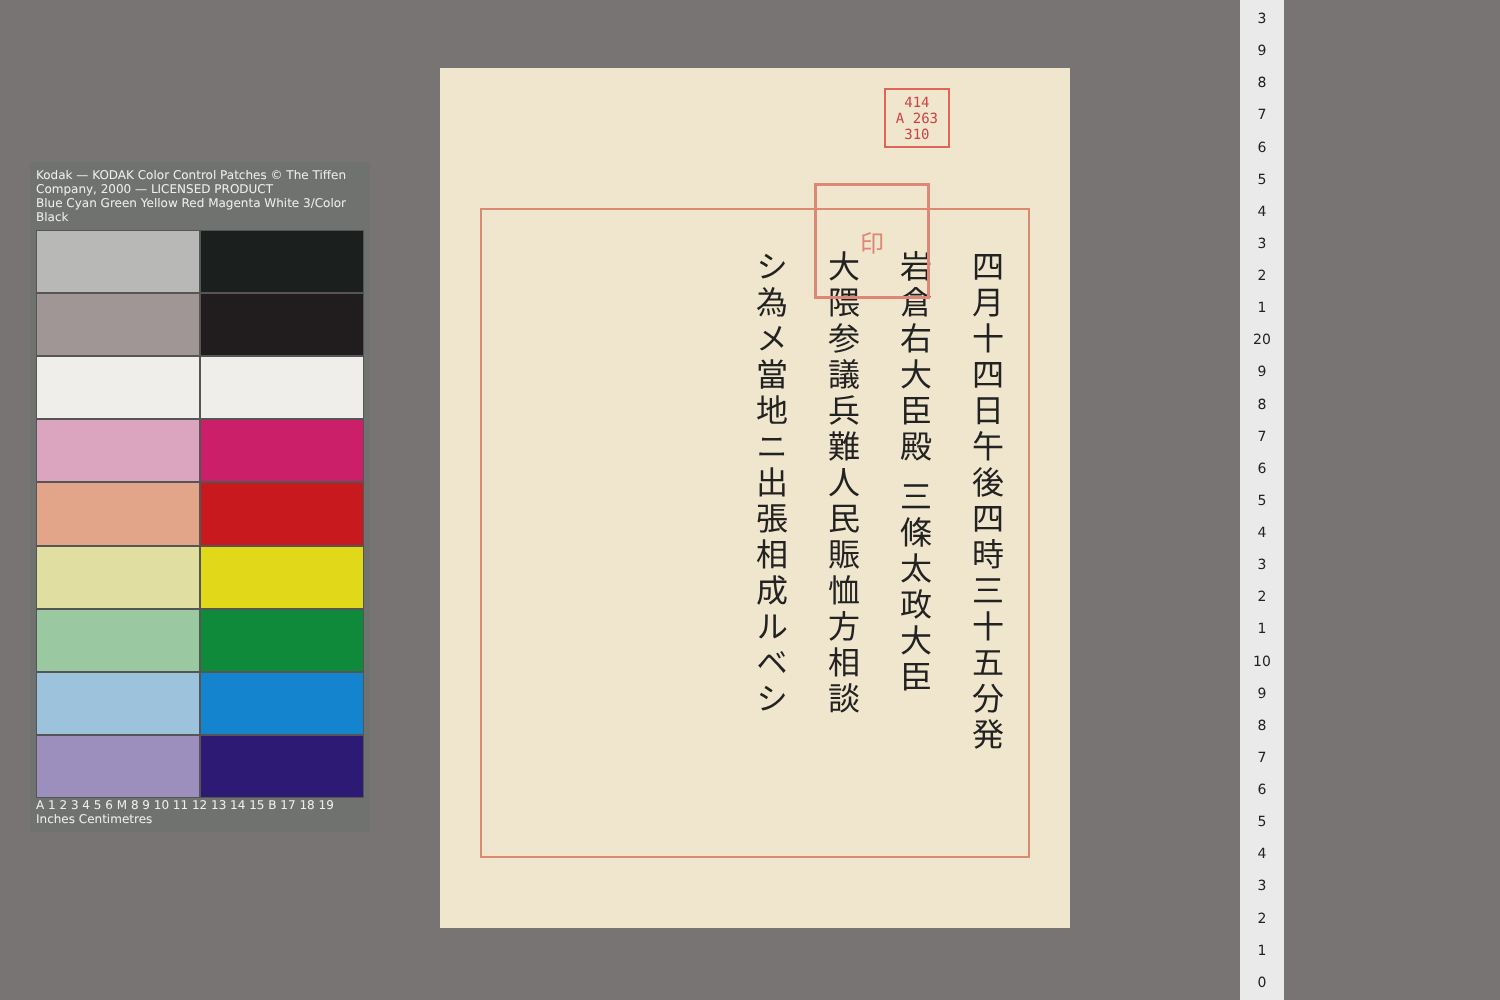Kodak — KODAK Color Control Patches © The Tiffen Company, 2000 — LICENSED PRODUCT
Blue Cyan Green Yellow Red Magenta White 3/Color Black
A 1 2 3 4 5 6 M 8 9 10 11 12 13 14 15 B 17 18 19
Inches Centimetres
414
A 263
310
印
四月十四日午後四時三十五分発
岩倉右大臣殿 三條太政大臣
大隈参議兵難人民賑恤方相談
シ為メ當地ニ出張相成ルベシ
3987654321
20
987654321
10
9876543210